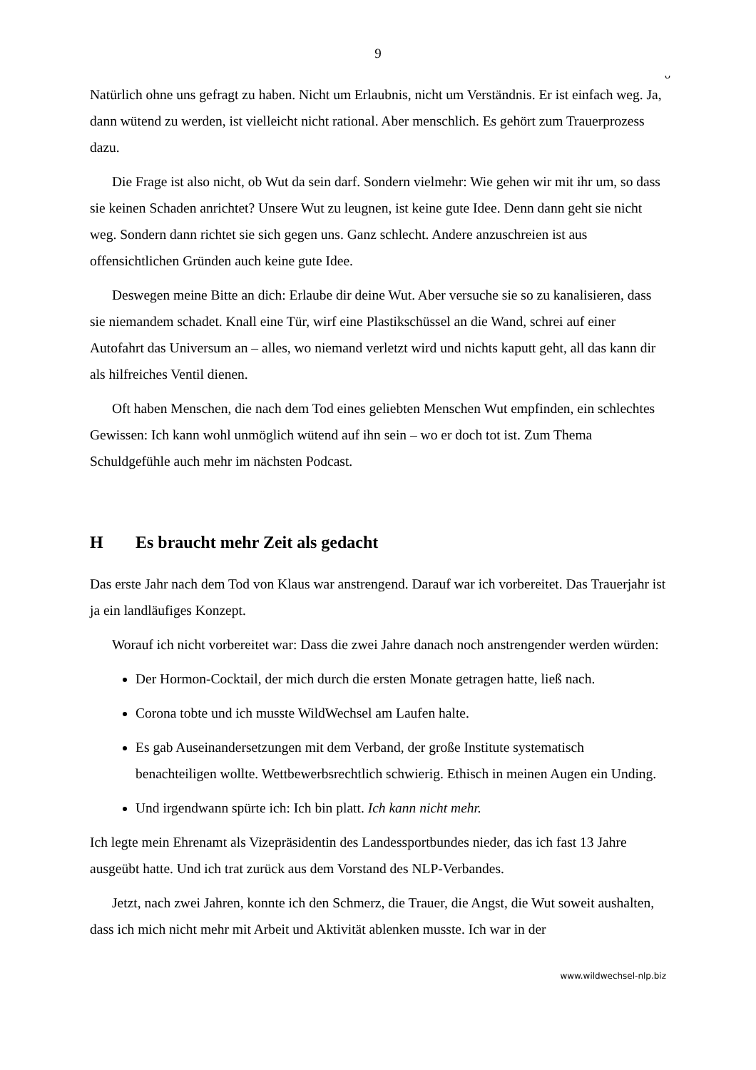9
ᴗ
Natürlich ohne uns gefragt zu haben. Nicht um Erlaubnis, nicht um Verständnis. Er ist einfach weg. Ja, dann wütend zu werden, ist vielleicht nicht rational. Aber menschlich. Es gehört zum Trauerprozess dazu.
Die Frage ist also nicht, ob Wut da sein darf. Sondern vielmehr: Wie gehen wir mit ihr um, so dass sie keinen Schaden anrichtet? Unsere Wut zu leugnen, ist keine gute Idee. Denn dann geht sie nicht weg. Sondern dann richtet sie sich gegen uns. Ganz schlecht. Andere anzuschreien ist aus offensichtlichen Gründen auch keine gute Idee.
Deswegen meine Bitte an dich: Erlaube dir deine Wut. Aber versuche sie so zu kanalisieren, dass sie niemandem schadet. Knall eine Tür, wirf eine Plastikschüssel an die Wand, schrei auf einer Autofahrt das Universum an – alles, wo niemand verletzt wird und nichts kaputt geht, all das kann dir als hilfreiches Ventil dienen.
Oft haben Menschen, die nach dem Tod eines geliebten Menschen Wut empfinden, ein schlechtes Gewissen: Ich kann wohl unmöglich wütend auf ihn sein – wo er doch tot ist. Zum Thema Schuldgefühle auch mehr im nächsten Podcast.
H Es braucht mehr Zeit als gedacht
Das erste Jahr nach dem Tod von Klaus war anstrengend. Darauf war ich vorbereitet. Das Trauerjahr ist ja ein landläufiges Konzept.
Worauf ich nicht vorbereitet war: Dass die zwei Jahre danach noch anstrengender werden würden:
Der Hormon-Cocktail, der mich durch die ersten Monate getragen hatte, ließ nach.
Corona tobte und ich musste WildWechsel am Laufen halte.
Es gab Auseinandersetzungen mit dem Verband, der große Institute systematisch benachteiligen wollte. Wettbewerbsrechtlich schwierig. Ethisch in meinen Augen ein Unding.
Und irgendwann spürte ich: Ich bin platt. Ich kann nicht mehr.
Ich legte mein Ehrenamt als Vizepräsidentin des Landessportbundes nieder, das ich fast 13 Jahre ausgeübt hatte. Und ich trat zurück aus dem Vorstand des NLP-Verbandes.
Jetzt, nach zwei Jahren, konnte ich den Schmerz, die Trauer, die Angst, die Wut soweit aushalten, dass ich mich nicht mehr mit Arbeit und Aktivität ablenken musste. Ich war in der
www.wildwechsel-nlp.biz